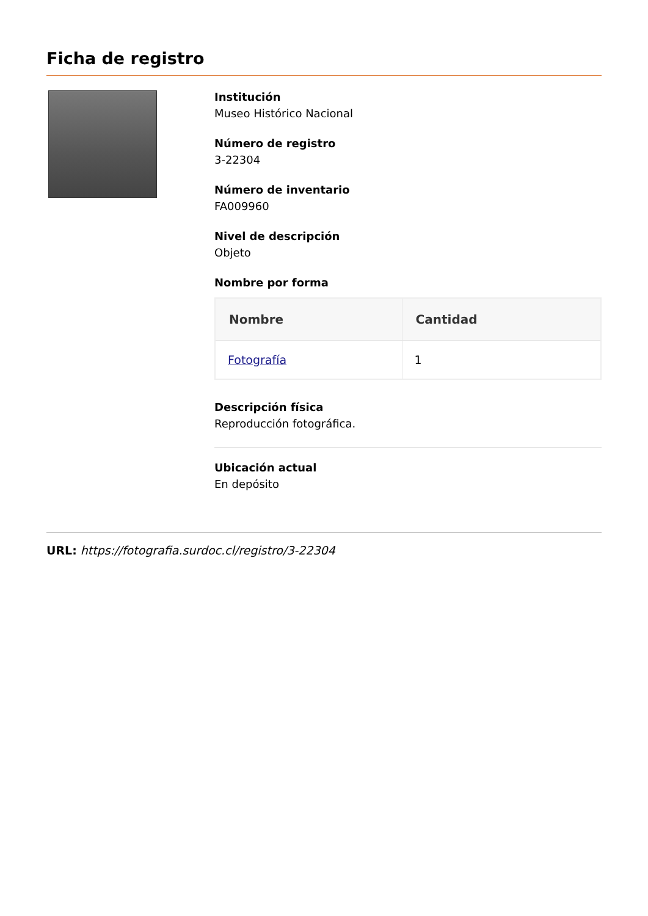Ficha de registro
Institución
Museo Histórico Nacional
Número de registro
3-22304
Número de inventario
FA009960
Nivel de descripción
Objeto
Nombre por forma
| Nombre | Cantidad |
| --- | --- |
| Fotografía | 1 |
Descripción física
Reproducción fotográfica.
Ubicación actual
En depósito
URL: https://fotografia.surdoc.cl/registro/3-22304